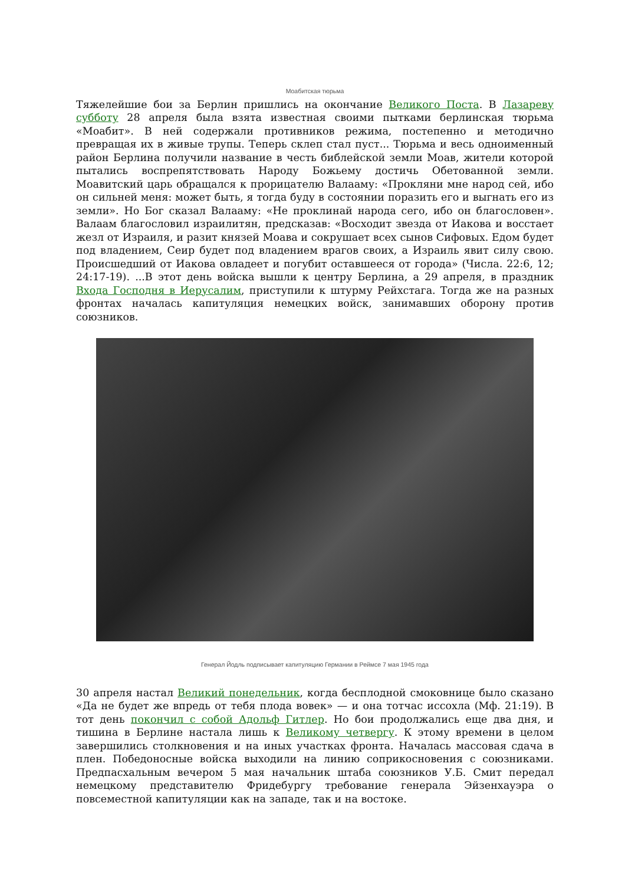Моабитская тюрьма
Тяжелейшие бои за Берлин пришлись на окончание Великого Поста. В Лазареву субботу 28 апреля была взята известная своими пытками берлинская тюрьма «Моабит». В ней содержали противников режима, постепенно и методично превращая их в живые трупы. Теперь склеп стал пуст... Тюрьма и весь одноименный район Берлина получили название в честь библейской земли Моав, жители которой пытались воспрепятствовать Народу Божьему достичь Обетованной земли. Моавитский царь обращался к прорицателю Валааму: «Прокляни мне народ сей, ибо он сильней меня: может быть, я тогда буду в состоянии поразить его и выгнать его из земли». Но Бог сказал Валааму: «Не проклинай народа сего, ибо он благословен». Валаам благословил израилитян, предсказав: «Восходит звезда от Иакова и восстает жезл от Израиля, и разит князей Моава и сокрушает всех сынов Сифовых. Едом будет под владением, Сеир будет под владением врагов своих, а Израиль явит силу свою. Происшедший от Иакова овладеет и погубит оставшееся от города» (Числа. 22:6, 12; 24:17-19). ...В этот день войска вышли к центру Берлина, а 29 апреля, в праздник Входа Господня в Иерусалим, приступили к штурму Рейхстага. Тогда же на разных фронтах началась капитуляция немецких войск, занимавших оборону против союзников.
Генерал Йодль подписывает капитуляцию Германии в Реймсе 7 мая 1945 года
30 апреля настал Великий понедельник, когда бесплодной смоковнице было сказано «Да не будет же впредь от тебя плода вовек» — и она тотчас иссохла (Мф. 21:19). В тот день покончил с собой Адольф Гитлер. Но бои продолжались еще два дня, и тишина в Берлине настала лишь к Великому четвергу. К этому времени в целом завершились столкновения и на иных участках фронта. Началась массовая сдача в плен. Победоносные войска выходили на линию соприкосновения с союзниками. Предпасхальным вечером 5 мая начальник штаба союзников У.Б. Смит передал немецкому представителю Фридебургу требование генерала Эйзенхауэра о повсеместной капитуляции как на западе, так и на востоке.